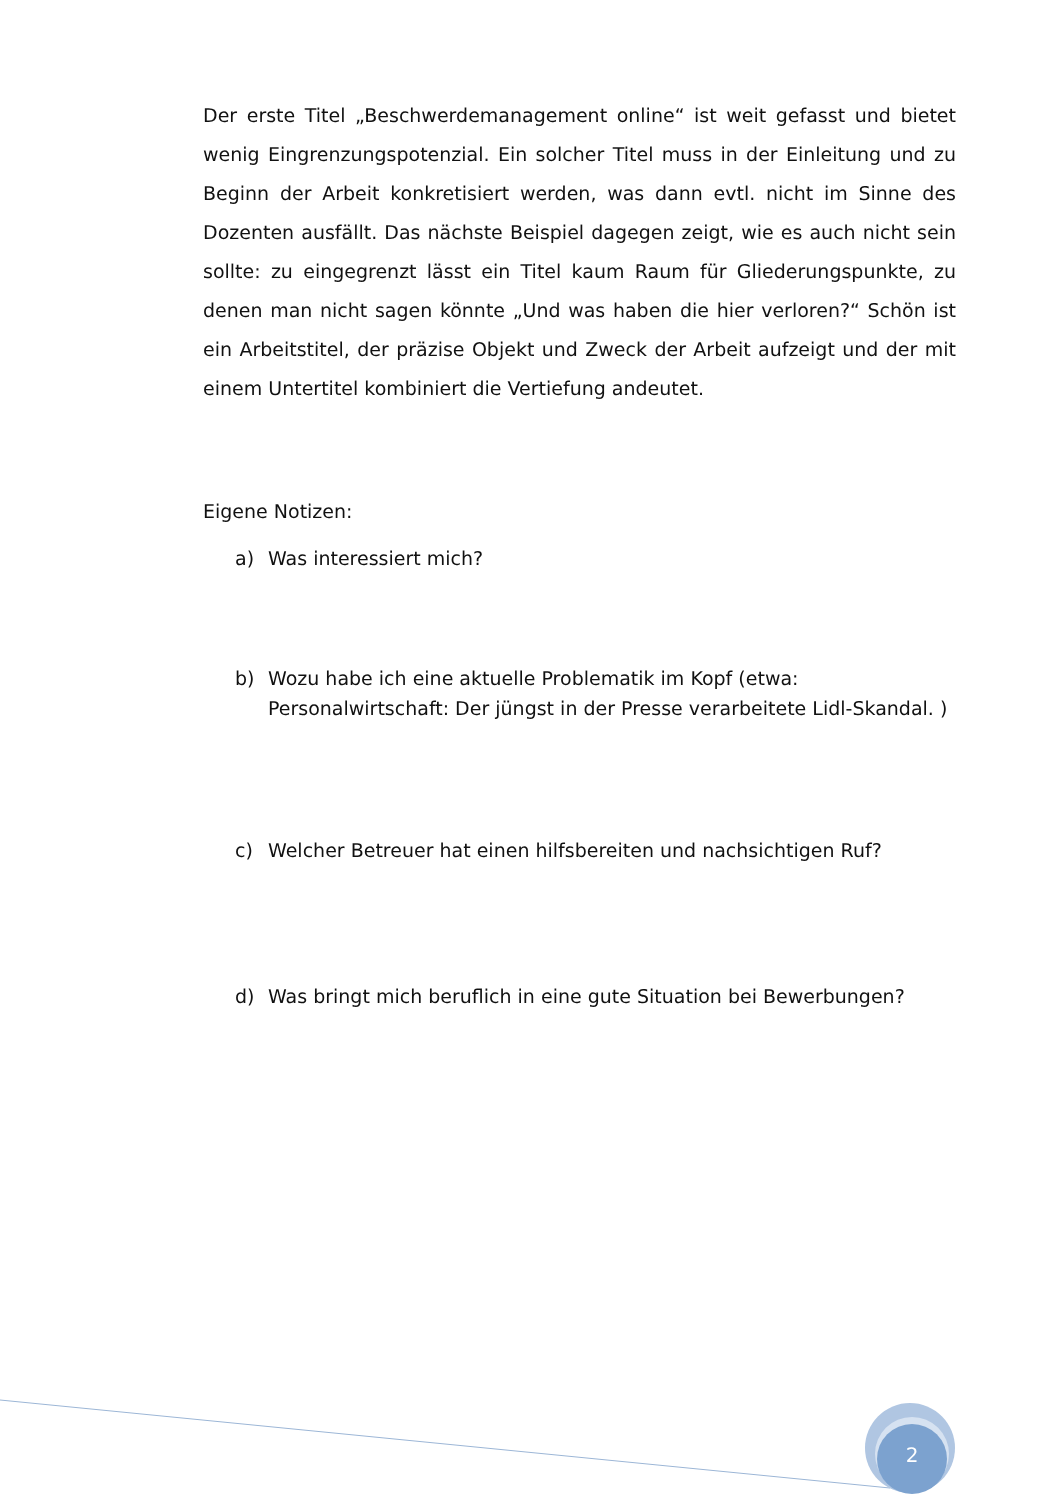Der erste Titel „Beschwerdemanagement online“ ist weit gefasst und bietet wenig Eingrenzungspotenzial. Ein solcher Titel muss in der Einleitung und zu Beginn der Arbeit konkretisiert werden, was dann evtl. nicht im Sinne des Dozenten ausfällt. Das nächste Beispiel dagegen zeigt, wie es auch nicht sein sollte: zu eingegrenzt lässt ein Titel kaum Raum für Gliederungspunkte, zu denen man nicht sagen könnte „Und was haben die hier verloren?“ Schön ist ein Arbeitstitel, der präzise Objekt und Zweck der Arbeit aufzeigt und der mit einem Untertitel kombiniert die Vertiefung andeutet.
Eigene Notizen:
a) Was interessiert mich?
b) Wozu habe ich eine aktuelle Problematik im Kopf (etwa:
Personalwirtschaft: Der jüngst in der Presse verarbeitete Lidl-Skandal. )
c) Welcher Betreuer hat einen hilfsbereiten und nachsichtigen Ruf?
d) Was bringt mich beruflich in eine gute Situation bei Bewerbungen?
2